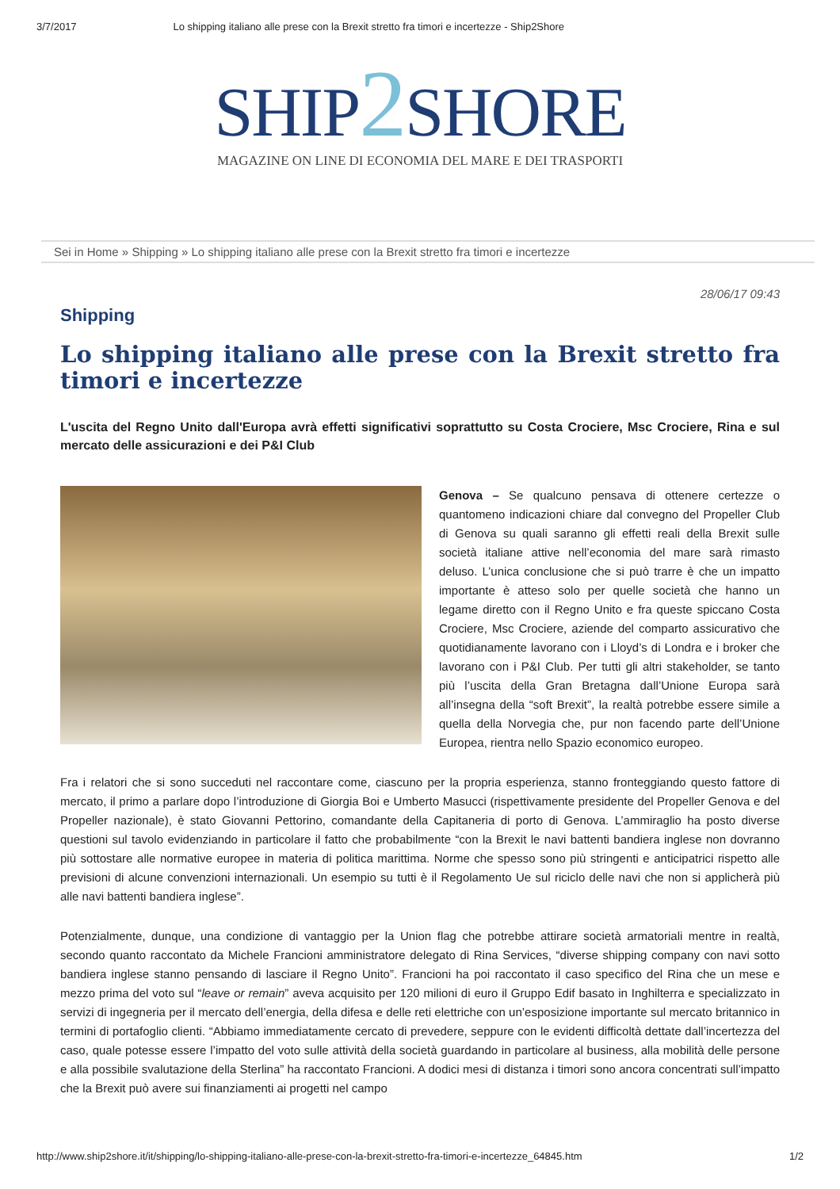3/7/2017 Lo shipping italiano alle prese con la Brexit stretto fra timori e incertezze - Ship2Shore
SHIP2 SHORE
MAGAZINE ON LINE DI ECONOMIA DEL MARE E DEI TRASPORTI
Sei in Home » Shipping » Lo shipping italiano alle prese con la Brexit stretto fra timori e incertezze
28/06/17 09:43
Shipping
Lo shipping italiano alle prese con la Brexit stretto fra timori e incertezze
L'uscita del Regno Unito dall'Europa avrà effetti significativi soprattutto su Costa Crociere, Msc Crociere, Rina e sul mercato delle assicurazioni e dei P&I Club
Genova – Se qualcuno pensava di ottenere certezze o quantomeno indicazioni chiare dal convegno del Propeller Club di Genova su quali saranno gli effetti reali della Brexit sulle società italiane attive nell’economia del mare sarà rimasto deluso. L’unica conclusione che si può trarre è che un impatto importante è atteso solo per quelle società che hanno un legame diretto con il Regno Unito e fra queste spiccano Costa Crociere, Msc Crociere, aziende del comparto assicurativo che quotidianamente lavorano con i Lloyd’s di Londra e i broker che lavorano con i P&I Club. Per tutti gli altri stakeholder, se tanto più l’uscita della Gran Bretagna dall’Unione Europa sarà all’insegna della “soft Brexit”, la realtà potrebbe essere simile a quella della Norvegia che, pur non facendo parte dell’Unione Europea, rientra nello Spazio economico europeo.
Fra i relatori che si sono succeduti nel raccontare come, ciascuno per la propria esperienza, stanno fronteggiando questo fattore di mercato, il primo a parlare dopo l’introduzione di Giorgia Boi e Umberto Masucci (rispettivamente presidente del Propeller Genova e del Propeller nazionale), è stato Giovanni Pettorino, comandante della Capitaneria di porto di Genova. L’ammiraglio ha posto diverse questioni sul tavolo evidenziando in particolare il fatto che probabilmente “con la Brexit le navi battenti bandiera inglese non dovranno più sottostare alle normative europee in materia di politica marittima. Norme che spesso sono più stringenti e anticipatrici rispetto alle previsioni di alcune convenzioni internazionali. Un esempio su tutti è il Regolamento Ue sul riciclo delle navi che non si applicherà più alle navi battenti bandiera inglese”.
Potenzialmente, dunque, una condizione di vantaggio per la Union flag che potrebbe attirare società armatoriali mentre in realtà, secondo quanto raccontato da Michele Francioni amministratore delegato di Rina Services, “diverse shipping company con navi sotto bandiera inglese stanno pensando di lasciare il Regno Unito”. Francioni ha poi raccontato il caso specifico del Rina che un mese e mezzo prima del voto sul “leave or remain” aveva acquisito per 120 milioni di euro il Gruppo Edif basato in Inghilterra e specializzato in servizi di ingegneria per il mercato dell’energia, della difesa e delle reti elettriche con un’esposizione importante sul mercato britannico in termini di portafoglio clienti. “Abbiamo immediatamente cercato di prevedere, seppure con le evidenti difficoltà dettate dall’incertezza del caso, quale potesse essere l’impatto del voto sulle attività della società guardando in particolare al business, alla mobilità delle persone e alla possibile svalutazione della Sterlina” ha raccontato Francioni. A dodici mesi di distanza i timori sono ancora concentrati sull’impatto che la Brexit può avere sui finanziamenti ai progetti nel campo
http://www.ship2shore.it/it/shipping/lo-shipping-italiano-alle-prese-con-la-brexit-stretto-fra-timori-e-incertezze_64845.htm 1/2